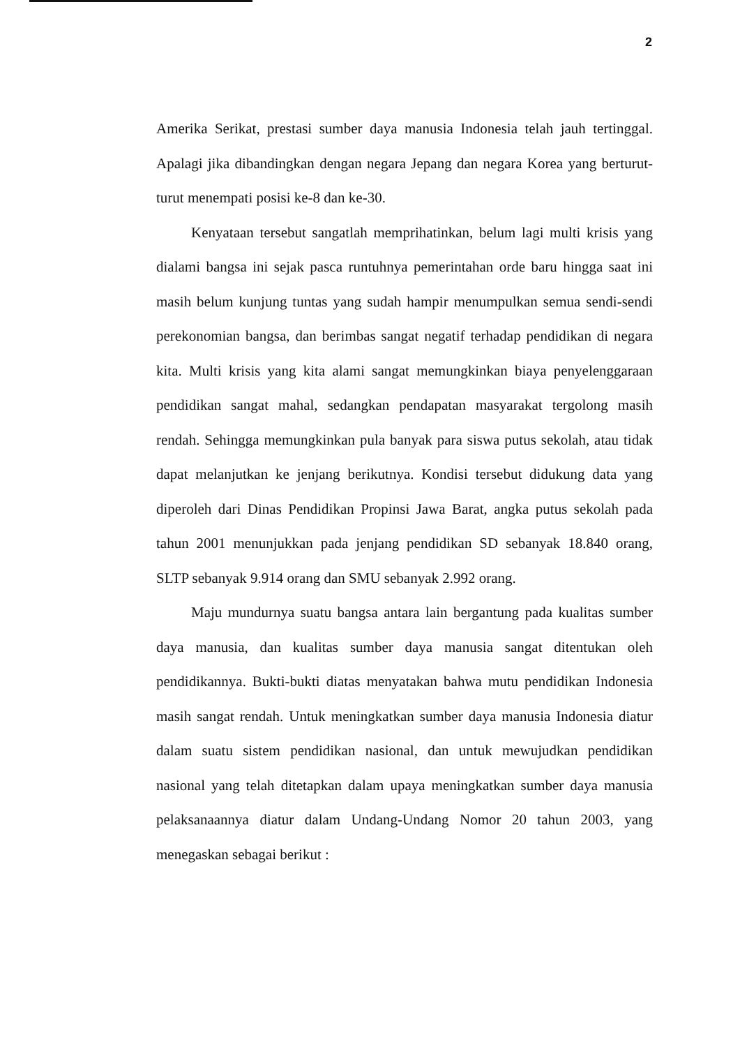2
Amerika Serikat, prestasi sumber daya manusia Indonesia telah jauh tertinggal. Apalagi jika dibandingkan dengan negara Jepang dan negara Korea yang berturut-turut menempati posisi ke-8 dan ke-30.
Kenyataan tersebut sangatlah memprihatinkan, belum lagi multi krisis yang dialami bangsa ini sejak pasca runtuhnya pemerintahan orde baru hingga saat ini masih belum kunjung tuntas yang sudah hampir menumpulkan semua sendi-sendi perekonomian bangsa, dan berimbas sangat negatif terhadap pendidikan di negara kita. Multi krisis yang kita alami sangat memungkinkan biaya penyelenggaraan pendidikan sangat mahal, sedangkan pendapatan masyarakat tergolong masih rendah. Sehingga memungkinkan pula banyak para siswa putus sekolah, atau tidak dapat melanjutkan ke jenjang berikutnya. Kondisi tersebut didukung data yang diperoleh dari Dinas Pendidikan Propinsi Jawa Barat, angka putus sekolah pada tahun 2001 menunjukkan pada jenjang pendidikan SD sebanyak 18.840 orang, SLTP sebanyak 9.914 orang dan SMU sebanyak 2.992 orang.
Maju mundurnya suatu bangsa antara lain bergantung pada kualitas sumber daya manusia, dan kualitas sumber daya manusia sangat ditentukan oleh pendidikannya. Bukti-bukti diatas menyatakan bahwa mutu pendidikan Indonesia masih sangat rendah. Untuk meningkatkan sumber daya manusia Indonesia diatur dalam suatu sistem pendidikan nasional, dan untuk mewujudkan pendidikan nasional yang telah ditetapkan dalam upaya meningkatkan sumber daya manusia pelaksanaannya diatur dalam Undang-Undang Nomor 20 tahun 2003, yang menegaskan sebagai berikut :